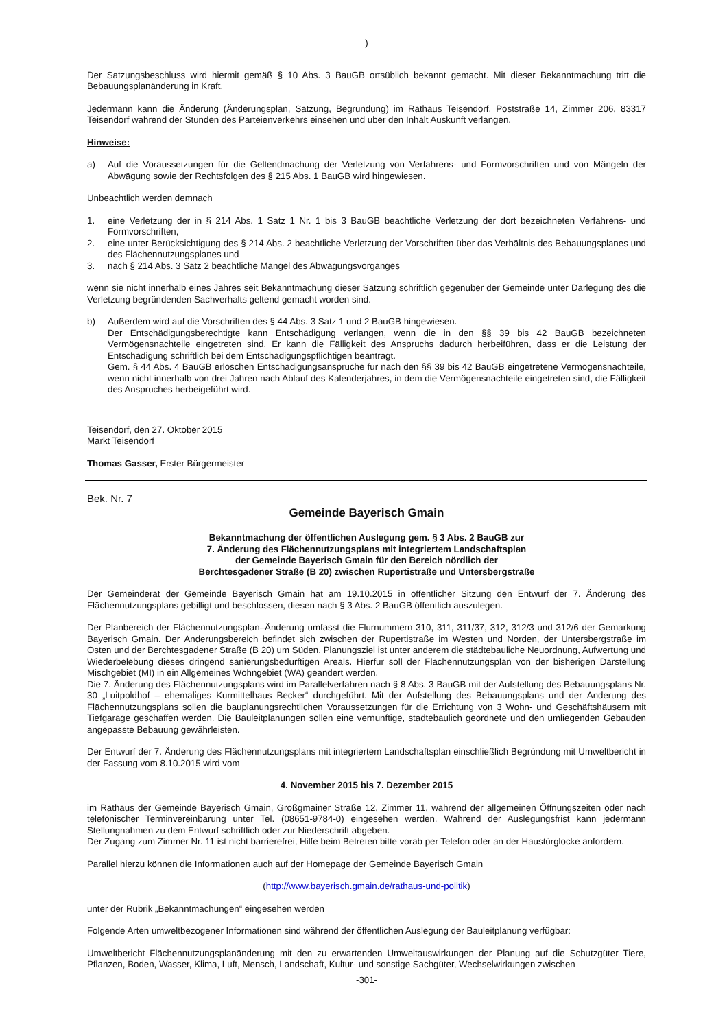)
Der Satzungsbeschluss wird hiermit gemäß § 10 Abs. 3 BauGB ortsüblich bekannt gemacht. Mit dieser Bekanntmachung tritt die Bebauungsplanänderung in Kraft.
Jedermann kann die Änderung (Änderungsplan, Satzung, Begründung) im Rathaus Teisendorf, Poststraße 14, Zimmer 206, 83317 Teisendorf während der Stunden des Parteienverkehrs einsehen und über den Inhalt Auskunft verlangen.
Hinweise:
a) Auf die Voraussetzungen für die Geltendmachung der Verletzung von Verfahrens- und Formvorschriften und von Mängeln der Abwägung sowie der Rechtsfolgen des § 215 Abs. 1 BauGB wird hingewiesen.
Unbeachtlich werden demnach
1. eine Verletzung der in § 214 Abs. 1 Satz 1 Nr. 1 bis 3 BauGB beachtliche Verletzung der dort bezeichneten Verfahrens- und Formvorschriften,
2. eine unter Berücksichtigung des § 214 Abs. 2 beachtliche Verletzung der Vorschriften über das Verhältnis des Bebauungsplanes und des Flächennutzungsplanes und
3. nach § 214 Abs. 3 Satz 2 beachtliche Mängel des Abwägungsvorganges
wenn sie nicht innerhalb eines Jahres seit Bekanntmachung dieser Satzung schriftlich gegenüber der Gemeinde unter Darlegung des die Verletzung begründenden Sachverhalts geltend gemacht worden sind.
b) Außerdem wird auf die Vorschriften des § 44 Abs. 3 Satz 1 und 2 BauGB hingewiesen.
Der Entschädigungsberechtigte kann Entschädigung verlangen, wenn die in den §§ 39 bis 42 BauGB bezeichneten Vermögensnachteile eingetreten sind. Er kann die Fälligkeit des Anspruchs dadurch herbeiführen, dass er die Leistung der Entschädigung schriftlich bei dem Entschädigungspflichtigen beantragt.
Gem. § 44 Abs. 4 BauGB erlöschen Entschädigungsansprüche für nach den §§ 39 bis 42 BauGB eingetretene Vermögensnachteile, wenn nicht innerhalb von drei Jahren nach Ablauf des Kalenderjahres, in dem die Vermögensnachteile eingetreten sind, die Fälligkeit des Anspruches herbeigeführt wird.
Teisendorf, den 27. Oktober 2015
Markt Teisendorf
Thomas Gasser, Erster Bürgermeister
Bek. Nr. 7
Gemeinde Bayerisch Gmain
Bekanntmachung der öffentlichen Auslegung gem. § 3 Abs. 2 BauGB zur
7. Änderung des Flächennutzungsplans mit integriertem Landschaftsplan
der Gemeinde Bayerisch Gmain für den Bereich nördlich der
Berchtesgadener Straße (B 20) zwischen Rupertistraße und Untersbergstraße
Der Gemeinderat der Gemeinde Bayerisch Gmain hat am 19.10.2015 in öffentlicher Sitzung den Entwurf der 7. Änderung des Flächennutzungsplans gebilligt und beschlossen, diesen nach § 3 Abs. 2 BauGB öffentlich auszulegen.
Der Planbereich der Flächennutzungsplan–Änderung umfasst die Flurnummern 310, 311, 311/37, 312, 312/3 und 312/6 der Gemarkung Bayerisch Gmain. Der Änderungsbereich befindet sich zwischen der Rupertistraße im Westen und Norden, der Untersbergstraße im Osten und der Berchtesgadener Straße (B 20) um Süden. Planungsziel ist unter anderem die städtebauliche Neuordnung, Aufwertung und Wiederbelebung dieses dringend sanierungsbedürftigen Areals. Hierfür soll der Flächennutzungsplan von der bisherigen Darstellung Mischgebiet (MI) in ein Allgemeines Wohngebiet (WA) geändert werden.
Die 7. Änderung des Flächennutzungsplans wird im Parallelverfahren nach § 8 Abs. 3 BauGB mit der Aufstellung des Bebauungsplans Nr. 30 „Luitpoldhof – ehemaliges Kurmittelhaus Becker“ durchgeführt. Mit der Aufstellung des Bebauungsplans und der Änderung des Flächennutzungsplans sollen die bauplanungsrechtlichen Voraussetzungen für die Errichtung von 3 Wohn- und Geschäftshäusern mit Tiefgarage geschaffen werden. Die Bauleitplanungen sollen eine vernünftige, städtebaulich geordnete und den umliegenden Gebäuden angepasste Bebauung gewährleisten.
Der Entwurf der 7. Änderung des Flächennutzungsplans mit integriertem Landschaftsplan einschließlich Begründung mit Umweltbericht in der Fassung vom 8.10.2015 wird vom
4. November 2015 bis 7. Dezember 2015
im Rathaus der Gemeinde Bayerisch Gmain, Großgmainer Straße 12, Zimmer 11, während der allgemeinen Öffnungszeiten oder nach telefonischer Terminvereinbarung unter Tel. (08651-9784-0) eingesehen werden. Während der Auslegungsfrist kann jedermann Stellungnahmen zu dem Entwurf schriftlich oder zur Niederschrift abgeben.
Der Zugang zum Zimmer Nr. 11 ist nicht barrierefrei, Hilfe beim Betreten bitte vorab per Telefon oder an der Haustürglocke anfordern.
Parallel hierzu können die Informationen auch auf der Homepage der Gemeinde Bayerisch Gmain
(http://www.bayerisch.gmain.de/rathaus-und-politik)
unter der Rubrik „Bekanntmachungen“ eingesehen werden
Folgende Arten umweltbezogener Informationen sind während der öffentlichen Auslegung der Bauleitplanung verfügbar:
Umweltbericht Flächennutzungsplanänderung mit den zu erwartenden Umweltauswirkungen der Planung auf die Schutzgüter Tiere, Pflanzen, Boden, Wasser, Klima, Luft, Mensch, Landschaft, Kultur- und sonstige Sachgüter, Wechselwirkungen zwischen
-301-